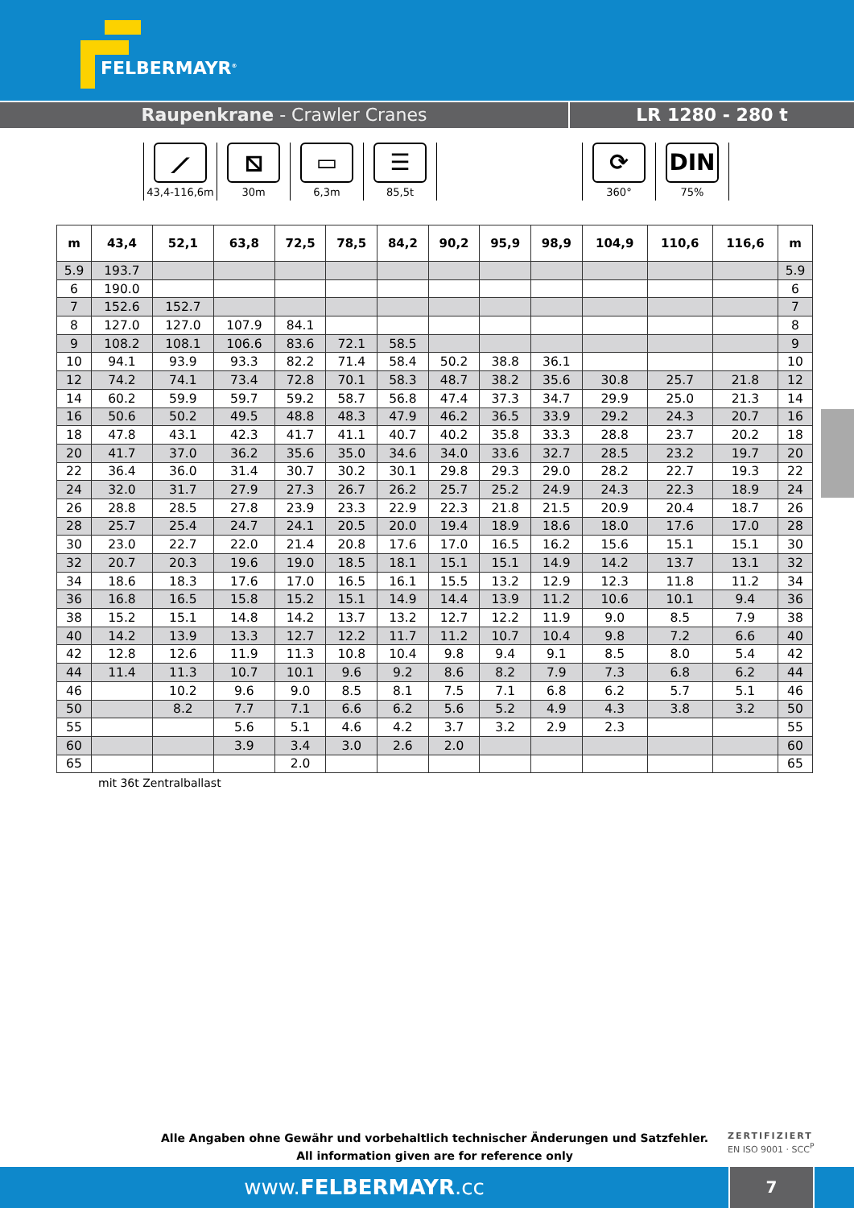FELBERMAYR<sup>®</sup>
Raupenkrane - Crawler Cranes LR 1280 - 280 t
⟋
43,4-116,6m
⧅
30m
▭
6,3m
☰
85,5t
⟳
360°
DIN
75%
| m | 43,4 | 52,1 | 63,8 | 72,5 | 78,5 | 84,2 | 90,2 | 95,9 | 98,9 | 104,9 | 110,6 | 116,6 | m |
| --- | --- | --- | --- | --- | --- | --- | --- | --- | --- | --- | --- | --- | --- |
| 5.9 | 193.7 | | | | | | | | | | | | 5.9 |
| 6 | 190.0 | | | | | | | | | | | | 6 |
| 7 | 152.6 | 152.7 | | | | | | | | | | | 7 |
| 8 | 127.0 | 127.0 | 107.9 | 84.1 | | | | | | | | | 8 |
| 9 | 108.2 | 108.1 | 106.6 | 83.6 | 72.1 | 58.5 | | | | | | | 9 |
| 10 | 94.1 | 93.9 | 93.3 | 82.2 | 71.4 | 58.4 | 50.2 | 38.8 | 36.1 | | | | 10 |
| 12 | 74.2 | 74.1 | 73.4 | 72.8 | 70.1 | 58.3 | 48.7 | 38.2 | 35.6 | 30.8 | 25.7 | 21.8 | 12 |
| 14 | 60.2 | 59.9 | 59.7 | 59.2 | 58.7 | 56.8 | 47.4 | 37.3 | 34.7 | 29.9 | 25.0 | 21.3 | 14 |
| 16 | 50.6 | 50.2 | 49.5 | 48.8 | 48.3 | 47.9 | 46.2 | 36.5 | 33.9 | 29.2 | 24.3 | 20.7 | 16 |
| 18 | 47.8 | 43.1 | 42.3 | 41.7 | 41.1 | 40.7 | 40.2 | 35.8 | 33.3 | 28.8 | 23.7 | 20.2 | 18 |
| 20 | 41.7 | 37.0 | 36.2 | 35.6 | 35.0 | 34.6 | 34.0 | 33.6 | 32.7 | 28.5 | 23.2 | 19.7 | 20 |
| 22 | 36.4 | 36.0 | 31.4 | 30.7 | 30.2 | 30.1 | 29.8 | 29.3 | 29.0 | 28.2 | 22.7 | 19.3 | 22 |
| 24 | 32.0 | 31.7 | 27.9 | 27.3 | 26.7 | 26.2 | 25.7 | 25.2 | 24.9 | 24.3 | 22.3 | 18.9 | 24 |
| 26 | 28.8 | 28.5 | 27.8 | 23.9 | 23.3 | 22.9 | 22.3 | 21.8 | 21.5 | 20.9 | 20.4 | 18.7 | 26 |
| 28 | 25.7 | 25.4 | 24.7 | 24.1 | 20.5 | 20.0 | 19.4 | 18.9 | 18.6 | 18.0 | 17.6 | 17.0 | 28 |
| 30 | 23.0 | 22.7 | 22.0 | 21.4 | 20.8 | 17.6 | 17.0 | 16.5 | 16.2 | 15.6 | 15.1 | 15.1 | 30 |
| 32 | 20.7 | 20.3 | 19.6 | 19.0 | 18.5 | 18.1 | 15.1 | 15.1 | 14.9 | 14.2 | 13.7 | 13.1 | 32 |
| 34 | 18.6 | 18.3 | 17.6 | 17.0 | 16.5 | 16.1 | 15.5 | 13.2 | 12.9 | 12.3 | 11.8 | 11.2 | 34 |
| 36 | 16.8 | 16.5 | 15.8 | 15.2 | 15.1 | 14.9 | 14.4 | 13.9 | 11.2 | 10.6 | 10.1 | 9.4 | 36 |
| 38 | 15.2 | 15.1 | 14.8 | 14.2 | 13.7 | 13.2 | 12.7 | 12.2 | 11.9 | 9.0 | 8.5 | 7.9 | 38 |
| 40 | 14.2 | 13.9 | 13.3 | 12.7 | 12.2 | 11.7 | 11.2 | 10.7 | 10.4 | 9.8 | 7.2 | 6.6 | 40 |
| 42 | 12.8 | 12.6 | 11.9 | 11.3 | 10.8 | 10.4 | 9.8 | 9.4 | 9.1 | 8.5 | 8.0 | 5.4 | 42 |
| 44 | 11.4 | 11.3 | 10.7 | 10.1 | 9.6 | 9.2 | 8.6 | 8.2 | 7.9 | 7.3 | 6.8 | 6.2 | 44 |
| 46 | | 10.2 | 9.6 | 9.0 | 8.5 | 8.1 | 7.5 | 7.1 | 6.8 | 6.2 | 5.7 | 5.1 | 46 |
| 50 | | 8.2 | 7.7 | 7.1 | 6.6 | 6.2 | 5.6 | 5.2 | 4.9 | 4.3 | 3.8 | 3.2 | 50 |
| 55 | | | 5.6 | 5.1 | 4.6 | 4.2 | 3.7 | 3.2 | 2.9 | 2.3 | | | 55 |
| 60 | | | 3.9 | 3.4 | 3.0 | 2.6 | 2.0 | | | | | | 60 |
| 65 | | | | 2.0 | | | | | | | | | 65 |
mit 36t Zentralballast
Alle Angaben ohne Gewähr und vorbehaltlich technischer Änderungen und Satzfehler.
All information given are for reference only
ZERTIFIZIERT
EN ISO 9001 · SCC<sup>P</sup>
www.FELBERMAYR.cc
7